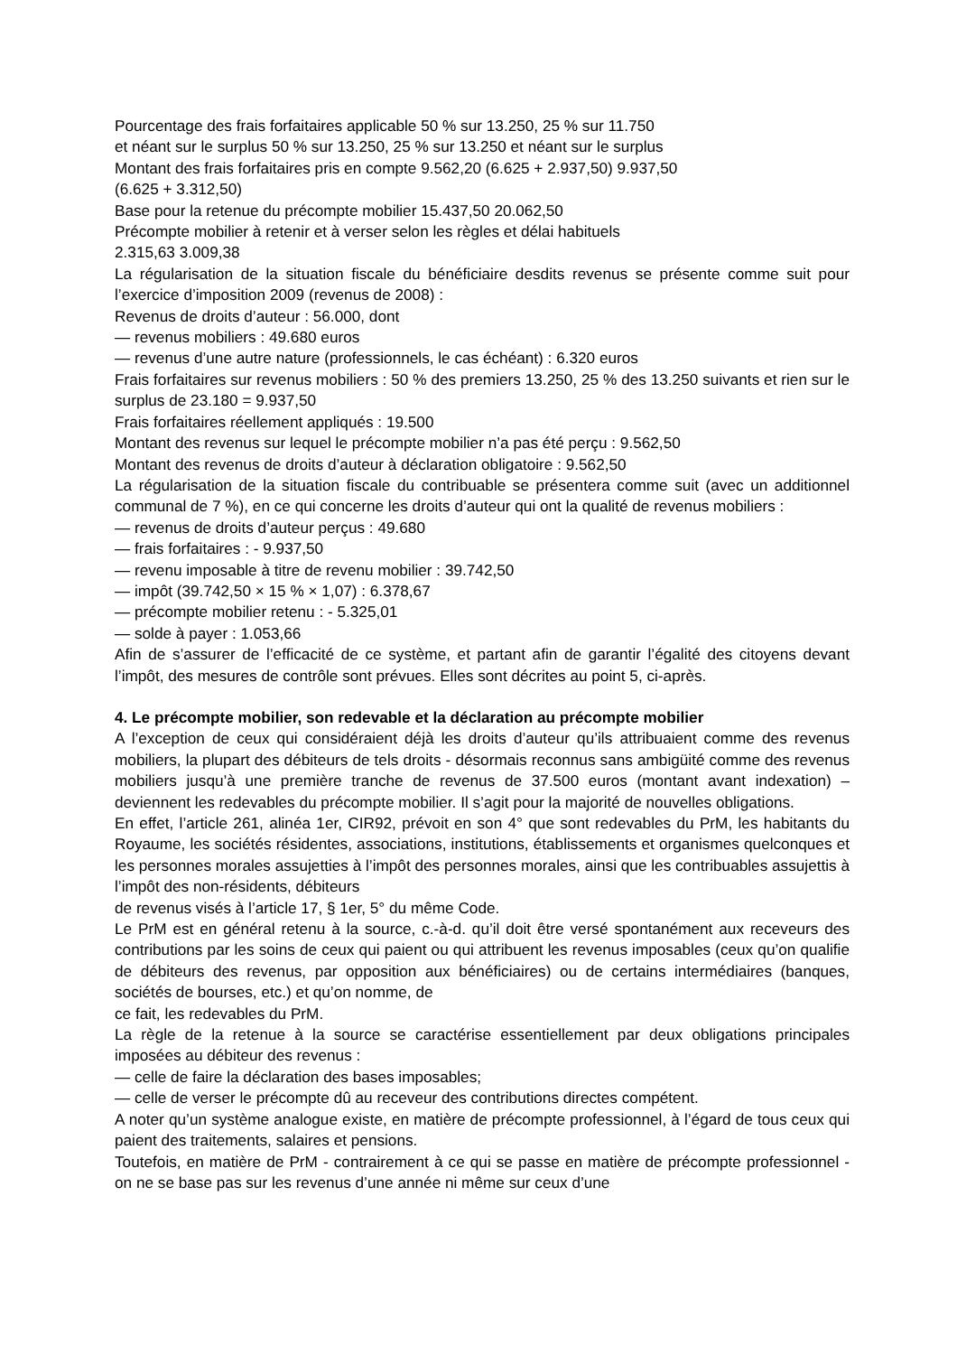Pourcentage des frais forfaitaires applicable 50 % sur 13.250, 25 % sur 11.750
et néant sur le surplus 50 % sur 13.250, 25 % sur 13.250 et néant sur le surplus
Montant des frais forfaitaires pris en compte 9.562,20 (6.625 + 2.937,50) 9.937,50
(6.625 + 3.312,50)
Base pour la retenue du précompte mobilier 15.437,50 20.062,50
Précompte mobilier à retenir et à verser selon les règles et délai habituels
2.315,63 3.009,38
La régularisation de la situation fiscale du bénéficiaire desdits revenus se présente comme suit pour l’exercice d’imposition 2009 (revenus de 2008) :
Revenus de droits d’auteur : 56.000, dont
— revenus mobiliers : 49.680 euros
— revenus d’une autre nature (professionnels, le cas échéant) : 6.320 euros
Frais forfaitaires sur revenus mobiliers : 50 % des premiers 13.250, 25 % des 13.250 suivants et rien sur le surplus de 23.180 = 9.937,50
Frais forfaitaires réellement appliqués : 19.500
Montant des revenus sur lequel le précompte mobilier n’a pas été perçu : 9.562,50
Montant des revenus de droits d’auteur à déclaration obligatoire : 9.562,50
La régularisation de la situation fiscale du contribuable se présentera comme suit (avec un additionnel communal de 7 %), en ce qui concerne les droits d’auteur qui ont la qualité de revenus mobiliers :
— revenus de droits d’auteur perçus : 49.680
— frais forfaitaires : - 9.937,50
— revenu imposable à titre de revenu mobilier : 39.742,50
— impôt (39.742,50 × 15 % × 1,07) : 6.378,67
— précompte mobilier retenu : - 5.325,01
— solde à payer : 1.053,66
Afin de s’assurer de l’efficacité de ce système, et partant afin de garantir l’égalité des citoyens devant l’impôt, des mesures de contrôle sont prévues. Elles sont décrites au point 5, ci-après.
4. Le précompte mobilier, son redevable et la déclaration au précompte mobilier
A l’exception de ceux qui considéraient déjà les droits d’auteur qu’ils attribuaient comme des revenus mobiliers, la plupart des débiteurs de tels droits - désormais reconnus sans ambigüité comme des revenus mobiliers jusqu’à une première tranche de revenus de 37.500 euros (montant avant indexation) – deviennent les redevables du précompte mobilier. Il s’agit pour la majorité de nouvelles obligations.
En effet, l’article 261, alinéa 1er, CIR92, prévoit en son 4° que sont redevables du PrM, les habitants du Royaume, les sociétés résidentes, associations, institutions, établissements et organismes quelconques et les personnes morales assujetties à l’impôt des personnes morales, ainsi que les contribuables assujettis à l’impôt des non-résidents, débiteurs
de revenus visés à l’article 17, § 1er, 5° du même Code.
Le PrM est en général retenu à la source, c.-à-d. qu’il doit être versé spontanément aux receveurs des contributions par les soins de ceux qui paient ou qui attribuent les revenus imposables (ceux qu’on qualifie de débiteurs des revenus, par opposition aux bénéficiaires) ou de certains intermédiaires (banques, sociétés de bourses, etc.) et qu’on nomme, de
ce fait, les redevables du PrM.
La règle de la retenue à la source se caractérise essentiellement par deux obligations principales imposées au débiteur des revenus :
— celle de faire la déclaration des bases imposables;
— celle de verser le précompte dû au receveur des contributions directes compétent.
A noter qu’un système analogue existe, en matière de précompte professionnel, à l’égard de tous ceux qui paient des traitements, salaires et pensions.
Toutefois, en matière de PrM - contrairement à ce qui se passe en matière de précompte professionnel - on ne se base pas sur les revenus d’une année ni même sur ceux d’une